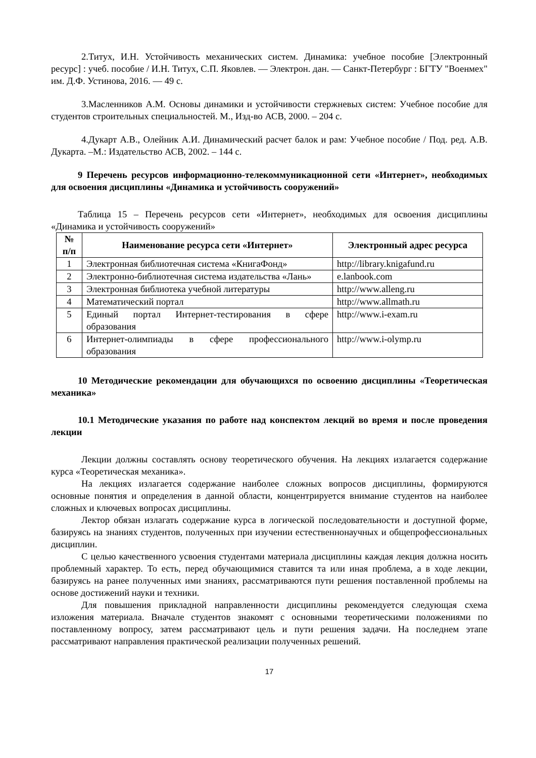2.Титух, И.Н. Устойчивость механических систем. Динамика: учебное пособие [Электронный ресурс] : учеб. пособие / И.Н. Титух, С.П. Яковлев. — Электрон. дан. — Санкт-Петербург : БГТУ "Военмех" им. Д.Ф. Устинова, 2016. — 49 с.
3.Масленников А.М. Основы динамики и устойчивости стержневых систем: Учебное пособие для студентов строительных специальностей. М., Изд-во АСВ, 2000. – 204 с.
4.Дукарт А.В., Олейник А.И. Динамический расчет балок и рам: Учебное пособие / Под. ред. А.В. Дукарта. –М.: Издательство АСВ, 2002. – 144 с.
9 Перечень ресурсов информационно-телекоммуникационной сети «Интернет», необходимых для освоения дисциплины «Динамика и устойчивость сооружений»
Таблица 15 – Перечень ресурсов сети «Интернет», необходимых для освоения дисциплины «Динамика и устойчивость сооружений»
| № п/п | Наименование ресурса сети «Интернет» | Электронный адрес ресурса |
| --- | --- | --- |
| 1 | Электронная библиотечная система «КнигаФонд» | http://library.knigafund.ru |
| 2 | Электронно-библиотечная система издательства «Лань» | e.lanbook.com |
| 3 | Электронная библиотека учебной литературы | http://www.alleng.ru |
| 4 | Математический портал | http://www.allmath.ru |
| 5 | Единый портал Интернет-тестирования в сфере образования | http://www.i-exam.ru |
| 6 | Интернет-олимпиады в сфере профессионального образования | http://www.i-olymp.ru |
10 Методические рекомендации для обучающихся по освоению дисциплины «Теоретическая механика»
10.1 Методические указания по работе над конспектом лекций во время и после проведения лекции
Лекции должны составлять основу теоретического обучения. На лекциях излагается содержание курса «Теоретическая механика».
На лекциях излагается содержание наиболее сложных вопросов дисциплины, формируются основные понятия и определения в данной области, концентрируется внимание студентов на наиболее сложных и ключевых вопросах дисциплины.
Лектор обязан излагать содержание курса в логической последовательности и доступной форме, базируясь на знаниях студентов, полученных при изучении естественнонаучных и общепрофессиональных дисциплин.
С целью качественного усвоения студентами материала дисциплины каждая лекция должна носить проблемный характер. То есть, перед обучающимися ставится та или иная проблема, а в ходе лекции, базируясь на ранее полученных ими знаниях, рассматриваются пути решения поставленной проблемы на основе достижений науки и техники.
Для повышения прикладной направленности дисциплины рекомендуется следующая схема изложения материала. Вначале студентов знакомят с основными теоретическими положениями по поставленному вопросу, затем рассматривают цель и пути решения задачи. На последнем этапе рассматривают направления практической реализации полученных решений.
17